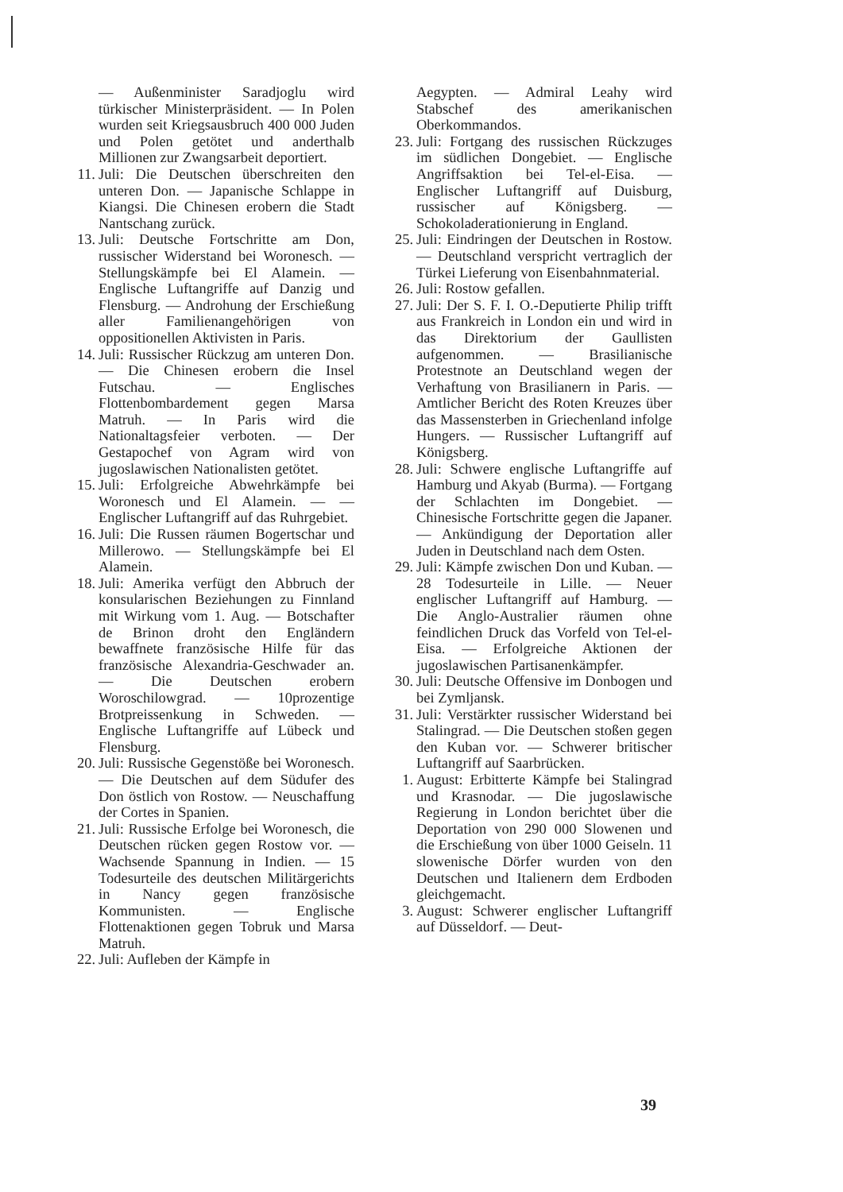— Außenminister Saradjoglu wird türkischer Ministerpräsident. — In Polen wurden seit Kriegsausbruch 400 000 Juden und Polen getötet und anderthalb Millionen zur Zwangsarbeit deportiert.
11. Juli: Die Deutschen überschreiten den unteren Don. — Japanische Schlappe in Kiangsi. Die Chinesen erobern die Stadt Nantschang zurück.
13. Juli: Deutsche Fortschritte am Don, russischer Widerstand bei Woronesch. — Stellungskämpfe bei El Alamein. — Englische Luftangriffe auf Danzig und Flensburg. — Androhung der Erschießung aller Familienangehörigen von oppositionellen Aktivisten in Paris.
14. Juli: Russischer Rückzug am unteren Don. — Die Chinesen erobern die Insel Futschau. — Englisches Flottenbombardement gegen Marsa Matruh. — In Paris wird die Nationaltagsfeier verboten. — Der Gestapochef von Agram wird von jugoslawischen Nationalisten getötet.
15. Juli: Erfolgreiche Abwehrkämpfe bei Woronesch und El Alamein. — — Englischer Luftangriff auf das Ruhrgebiet.
16. Juli: Die Russen räumen Bogertschar und Millerowo. — Stellungskämpfe bei El Alamein.
18. Juli: Amerika verfügt den Abbruch der konsularischen Beziehungen zu Finnland mit Wirkung vom 1. Aug. — Botschafter de Brinon droht den Engländern bewaffnete französische Hilfe für das französische Alexandria-Geschwader an. — Die Deutschen erobern Woroschilowgrad. — 10prozentige Brotpreissenkung in Schweden. — Englische Luftangriffe auf Lübeck und Flensburg.
20. Juli: Russische Gegenstöße bei Woronesch. — Die Deutschen auf dem Südufer des Don östlich von Rostow. — Neuschaffung der Cortes in Spanien.
21. Juli: Russische Erfolge bei Woronesch, die Deutschen rücken gegen Rostow vor. — Wachsende Spannung in Indien. — 15 Todesurteile des deutschen Militärgerichts in Nancy gegen französische Kommunisten. — Englische Flottenaktionen gegen Tobruk und Marsa Matruh.
22. Juli: Aufleben der Kämpfe in
Aegypten. — Admiral Leahy wird Stabschef des amerikanischen Oberkommandos.
23. Juli: Fortgang des russischen Rückzuges im südlichen Dongebiet. — Englische Angriffsaktion bei Tel-el-Eisa. — Englischer Luftangriff auf Duisburg, russischer auf Königsberg. — Schokoladerationierung in England.
25. Juli: Eindringen der Deutschen in Rostow. — Deutschland verspricht vertraglich der Türkei Lieferung von Eisenbahnmaterial.
26. Juli: Rostow gefallen.
27. Juli: Der S. F. I. O.-Deputierte Philip trifft aus Frankreich in London ein und wird in das Direktorium der Gaullisten aufgenommen. — Brasilianische Protestnote an Deutschland wegen der Verhaftung von Brasilianern in Paris. — Amtlicher Bericht des Roten Kreuzes über das Massensterben in Griechenland infolge Hungers. — Russischer Luftangriff auf Königsberg.
28. Juli: Schwere englische Luftangriffe auf Hamburg und Akyab (Burma). — Fortgang der Schlachten im Dongebiet. — Chinesische Fortschritte gegen die Japaner. — Ankündigung der Deportation aller Juden in Deutschland nach dem Osten.
29. Juli: Kämpfe zwischen Don und Kuban. — 28 Todesurteile in Lille. — Neuer englischer Luftangriff auf Hamburg. — Die Anglo-Australier räumen ohne feindlichen Druck das Vorfeld von Tel-el-Eisa. — Erfolgreiche Aktionen der jugoslawischen Partisanenkämpfer.
30. Juli: Deutsche Offensive im Donbogen und bei Zymljansk.
31. Juli: Verstärkter russischer Widerstand bei Stalingrad. — Die Deutschen stoßen gegen den Kuban vor. — Schwerer britischer Luftangriff auf Saarbrücken.
1. August: Erbitterte Kämpfe bei Stalingrad und Krasnodar. — Die jugoslawische Regierung in London berichtet über die Deportation von 290 000 Slowenen und die Erschießung von über 1000 Geiseln. 11 slowenische Dörfer wurden von den Deutschen und Italienern dem Erdboden gleichgemacht.
3. August: Schwerer englischer Luftangriff auf Düsseldorf. — Deut-
39